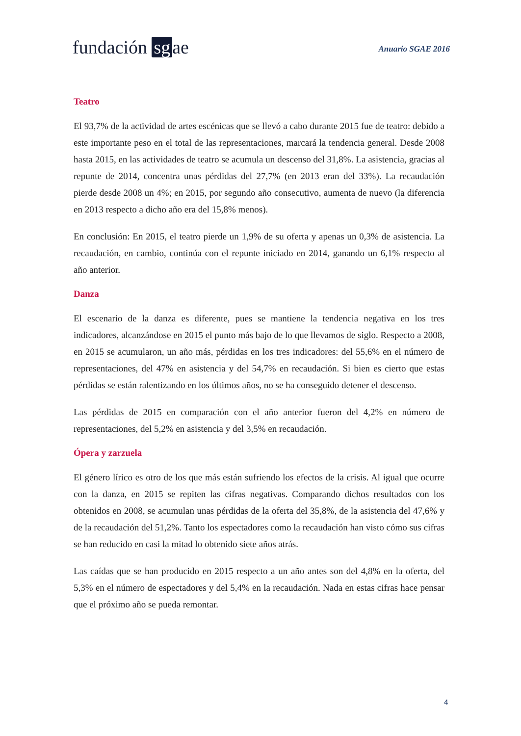fundación sg ae
Anuario SGAE 2016
Teatro
El 93,7% de la actividad de artes escénicas que se llevó a cabo durante 2015 fue de teatro: debido a este importante peso en el total de las representaciones, marcará la tendencia general. Desde 2008 hasta 2015, en las actividades de teatro se acumula un descenso del 31,8%. La asistencia, gracias al repunte de 2014, concentra unas pérdidas del 27,7% (en 2013 eran del 33%). La recaudación pierde desde 2008 un 4%; en 2015, por segundo año consecutivo, aumenta de nuevo (la diferencia en 2013 respecto a dicho año era del 15,8% menos).
En conclusión: En 2015, el teatro pierde un 1,9% de su oferta y apenas un 0,3% de asistencia. La recaudación, en cambio, continúa con el repunte iniciado en 2014, ganando un 6,1% respecto al año anterior.
Danza
El escenario de la danza es diferente, pues se mantiene la tendencia negativa en los tres indicadores, alcanzándose en 2015 el punto más bajo de lo que llevamos de siglo. Respecto a 2008, en 2015 se acumularon, un año más, pérdidas en los tres indicadores: del 55,6% en el número de representaciones, del 47% en asistencia y del 54,7% en recaudación. Si bien es cierto que estas pérdidas se están ralentizando en los últimos años, no se ha conseguido detener el descenso.
Las pérdidas de 2015 en comparación con el año anterior fueron del 4,2% en número de representaciones, del 5,2% en asistencia y del 3,5% en recaudación.
Ópera y zarzuela
El género lírico es otro de los que más están sufriendo los efectos de la crisis. Al igual que ocurre con la danza, en 2015 se repiten las cifras negativas. Comparando dichos resultados con los obtenidos en 2008, se acumulan unas pérdidas de la oferta del 35,8%, de la asistencia del 47,6% y de la recaudación del 51,2%. Tanto los espectadores como la recaudación han visto cómo sus cifras se han reducido en casi la mitad lo obtenido siete años atrás.
Las caídas que se han producido en 2015 respecto a un año antes son del 4,8% en la oferta, del 5,3% en el número de espectadores y del 5,4% en la recaudación. Nada en estas cifras hace pensar que el próximo año se pueda remontar.
4